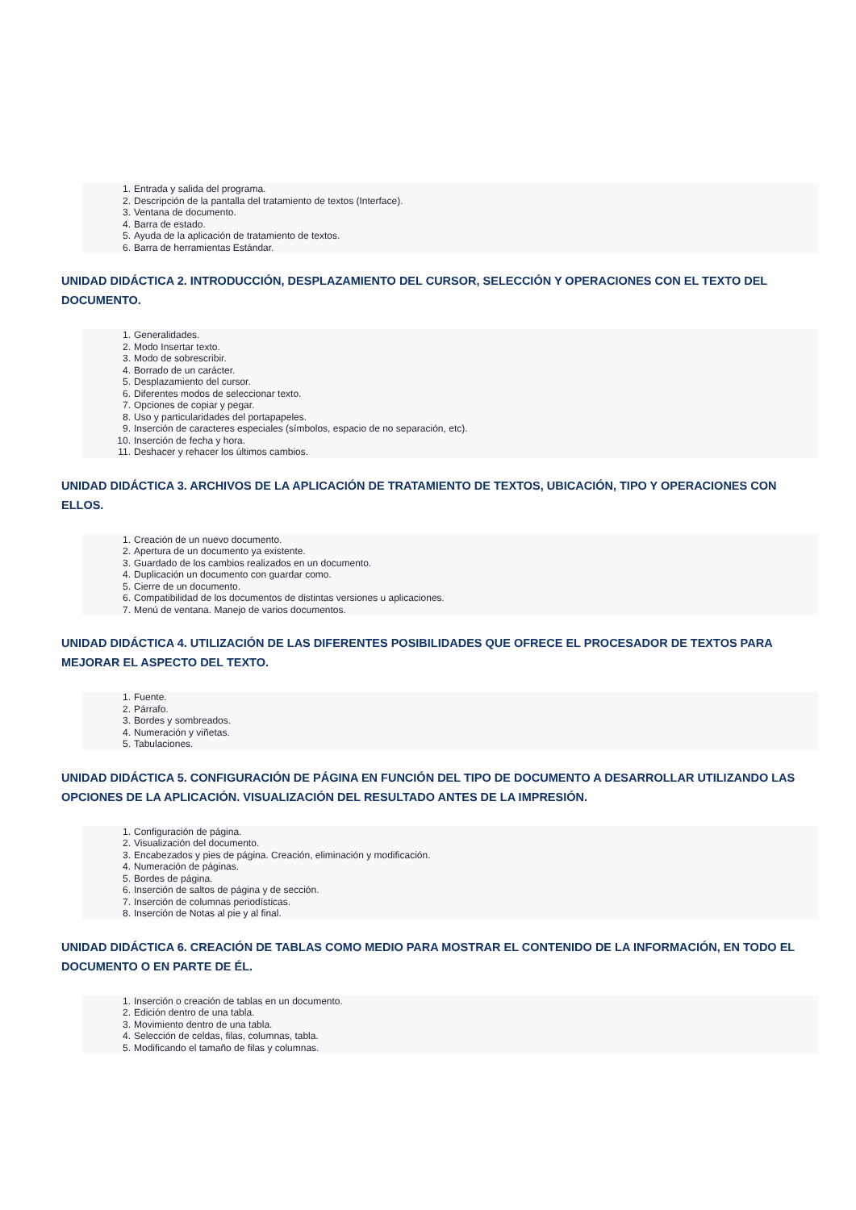1. Entrada y salida del programa.
2. Descripción de la pantalla del tratamiento de textos (Interface).
3. Ventana de documento.
4. Barra de estado.
5. Ayuda de la aplicación de tratamiento de textos.
6. Barra de herramientas Estándar.
UNIDAD DIDÁCTICA 2. INTRODUCCIÓN, DESPLAZAMIENTO DEL CURSOR, SELECCIÓN Y OPERACIONES CON EL TEXTO DEL DOCUMENTO.
1. Generalidades.
2. Modo Insertar texto.
3. Modo de sobrescribir.
4. Borrado de un carácter.
5. Desplazamiento del cursor.
6. Diferentes modos de seleccionar texto.
7. Opciones de copiar y pegar.
8. Uso y particularidades del portapapeles.
9. Inserción de caracteres especiales (símbolos, espacio de no separación, etc).
10. Inserción de fecha y hora.
11. Deshacer y rehacer los últimos cambios.
UNIDAD DIDÁCTICA 3. ARCHIVOS DE LA APLICACIÓN DE TRATAMIENTO DE TEXTOS, UBICACIÓN, TIPO Y OPERACIONES CON ELLOS.
1. Creación de un nuevo documento.
2. Apertura de un documento ya existente.
3. Guardado de los cambios realizados en un documento.
4. Duplicación un documento con guardar como.
5. Cierre de un documento.
6. Compatibilidad de los documentos de distintas versiones u aplicaciones.
7. Menú de ventana. Manejo de varios documentos.
UNIDAD DIDÁCTICA 4. UTILIZACIÓN DE LAS DIFERENTES POSIBILIDADES QUE OFRECE EL PROCESADOR DE TEXTOS PARA MEJORAR EL ASPECTO DEL TEXTO.
1. Fuente.
2. Párrafo.
3. Bordes y sombreados.
4. Numeración y viñetas.
5. Tabulaciones.
UNIDAD DIDÁCTICA 5. CONFIGURACIÓN DE PÁGINA EN FUNCIÓN DEL TIPO DE DOCUMENTO A DESARROLLAR UTILIZANDO LAS OPCIONES DE LA APLICACIÓN. VISUALIZACIÓN DEL RESULTADO ANTES DE LA IMPRESIÓN.
1. Configuración de página.
2. Visualización del documento.
3. Encabezados y pies de página. Creación, eliminación y modificación.
4. Numeración de páginas.
5. Bordes de página.
6. Inserción de saltos de página y de sección.
7. Inserción de columnas periodísticas.
8. Inserción de Notas al pie y al final.
UNIDAD DIDÁCTICA 6. CREACIÓN DE TABLAS COMO MEDIO PARA MOSTRAR EL CONTENIDO DE LA INFORMACIÓN, EN TODO EL DOCUMENTO O EN PARTE DE ÉL.
1. Inserción o creación de tablas en un documento.
2. Edición dentro de una tabla.
3. Movimiento dentro de una tabla.
4. Selección de celdas, filas, columnas, tabla.
5. Modificando el tamaño de filas y columnas.